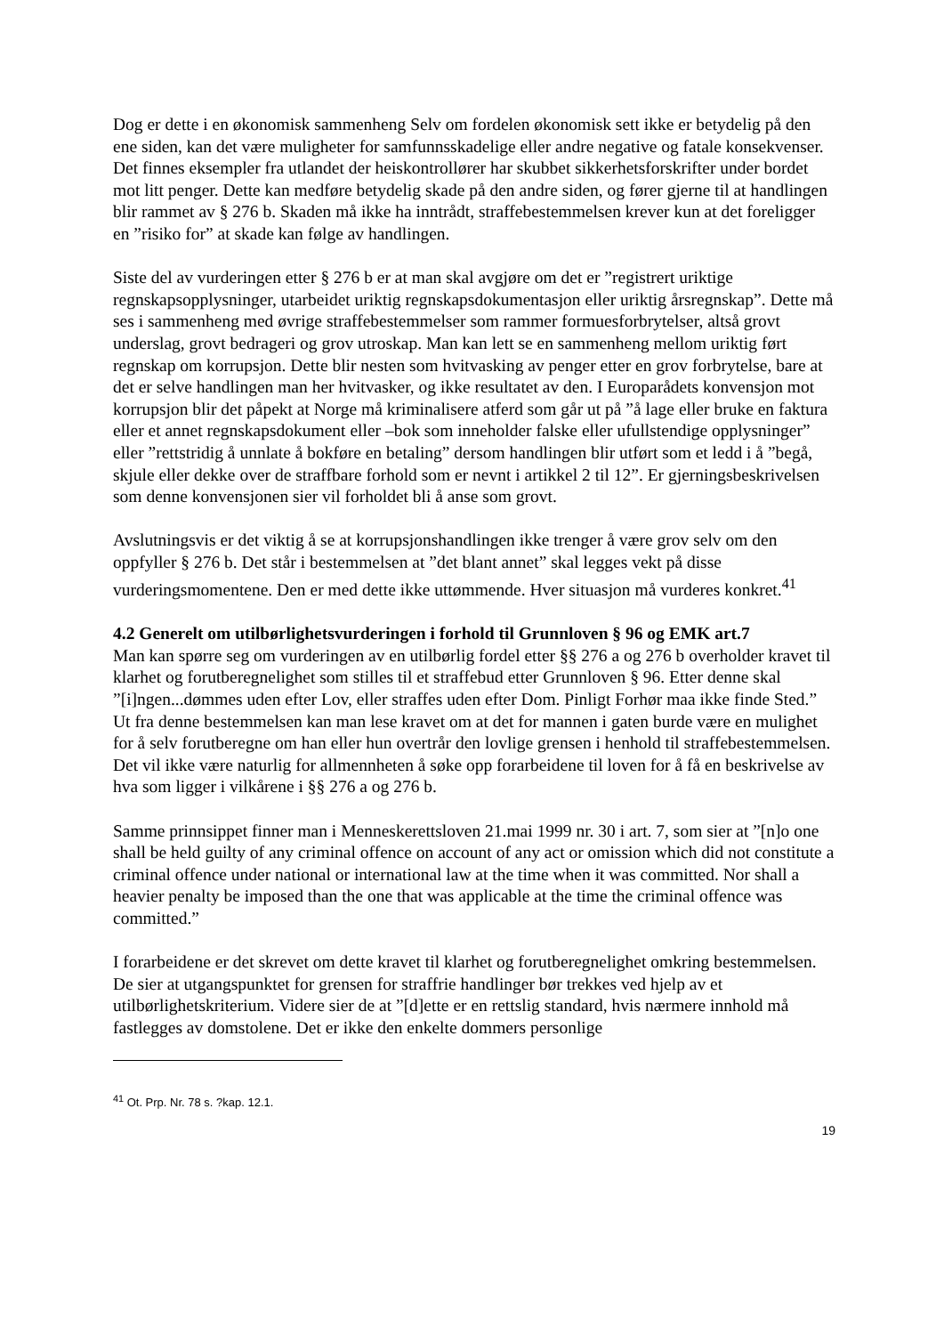Dog er dette i en økonomisk sammenheng Selv om fordelen økonomisk sett ikke er betydelig på den ene siden, kan det være muligheter for samfunnsskadelige eller andre negative og fatale konsekvenser. Det finnes eksempler fra utlandet der heiskontrollører har skubbet sikkerhetsforskrifter under bordet mot litt penger. Dette kan medføre betydelig skade på den andre siden, og fører gjerne til at handlingen blir rammet av § 276 b. Skaden må ikke ha inntrådt, straffebestemmelsen krever kun at det foreligger en ”risiko for” at skade kan følge av handlingen.
Siste del av vurderingen etter § 276 b er at man skal avgjøre om det er ”registrert uriktige regnskapsopplysninger, utarbeidet uriktig regnskapsdokumentasjon eller uriktig årsregnskap”. Dette må ses i sammenheng med øvrige straffebestemmelser som rammer formuesforbrytelser, altså grovt underslag, grovt bedrageri og grov utroskap. Man kan lett se en sammenheng mellom uriktig ført regnskap om korrupsjon. Dette blir nesten som hvitvasking av penger etter en grov forbrytelse, bare at det er selve handlingen man her hvitvasker, og ikke resultatet av den. I Europarådets konvensjon mot korrupsjon blir det påpekt at Norge må kriminalisere atferd som går ut på ”å lage eller bruke en faktura eller et annet regnskapsdokument eller –bok som inneholder falske eller ufullstendige opplysninger” eller ”rettstridig å unnlate å bokføre en betaling” dersom handlingen blir utført som et ledd i å ”begå, skjule eller dekke over de straffbare forhold som er nevnt i artikkel 2 til 12”. Er gjerningsbeskrivelsen som denne konvensjonen sier vil forholdet bli å anse som grovt.
Avslutningsvis er det viktig å se at korrupsjonshandlingen ikke trenger å være grov selv om den oppfyller § 276 b. Det står i bestemmelsen at ”det blant annet” skal legges vekt på disse vurderingsmomentene. Den er med dette ikke uttømmende. Hver situasjon må vurderes konkret.<sup>41</sup>
4.2 Generelt om utilbørlighetsvurderingen i forhold til Grunnloven § 96 og EMK art.7
Man kan spørre seg om vurderingen av en utilbørlig fordel etter §§ 276 a og 276 b overholder kravet til klarhet og forutberegnelighet som stilles til et straffebud etter Grunnloven § 96. Etter denne skal ”[i]ngen...dømmes uden efter Lov, eller straffes uden efter Dom. Pinligt Forhør maa ikke finde Sted.” Ut fra denne bestemmelsen kan man lese kravet om at det for mannen i gaten burde være en mulighet for å selv forutberegne om han eller hun overtrår den lovlige grensen i henhold til straffebestemmelsen. Det vil ikke være naturlig for allmennheten å søke opp forarbeidene til loven for å få en beskrivelse av hva som ligger i vilkårene i §§ 276 a og 276 b.
Samme prinnsippet finner man i Menneskerettsloven 21.mai 1999 nr. 30 i art. 7, som sier at ”[n]o one shall be held guilty of any criminal offence on account of any act or omission which did not constitute a criminal offence under national or international law at the time when it was committed. Nor shall a heavier penalty be imposed than the one that was applicable at the time the criminal offence was committed.”
I forarbeidene er det skrevet om dette kravet til klarhet og forutberegnelighet omkring bestemmelsen. De sier at utgangspunktet for grensen for straffrie handlinger bør trekkes ved hjelp av et utilbørlighetskriterium. Videre sier de at ”[d]ette er en rettslig standard, hvis nærmere innhold må fastlegges av domstolene. Det er ikke den enkelte dommers personlige
<sup>41</sup> Ot. Prp. Nr. 78 s. ?kap. 12.1.
19